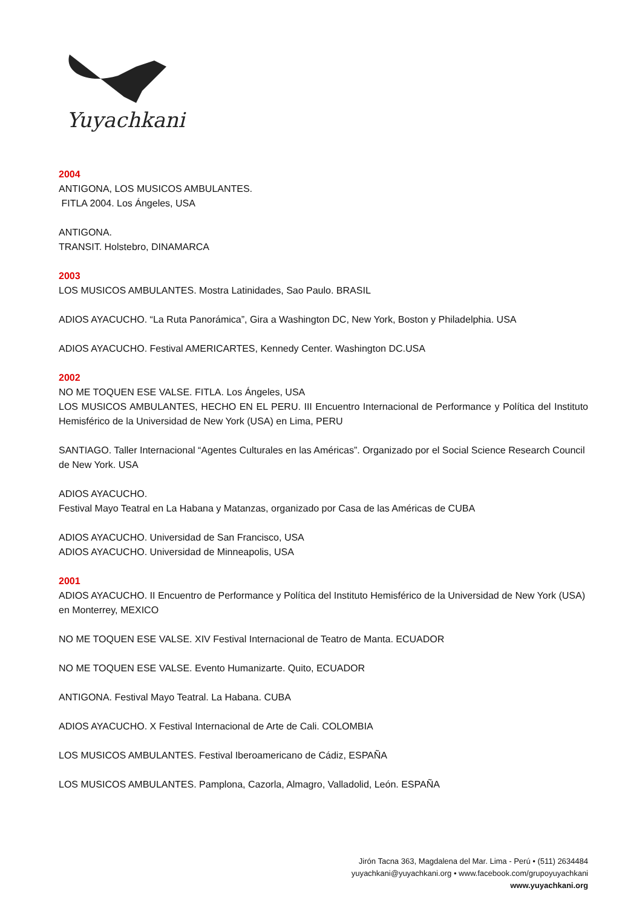Yuyachkani
2004
ANTIGONA, LOS MUSICOS AMBULANTES.
FITLA 2004. Los Ángeles, USA
ANTIGONA.
TRANSIT. Holstebro, DINAMARCA
2003
LOS MUSICOS AMBULANTES. Mostra Latinidades, Sao Paulo. BRASIL
ADIOS AYACUCHO. “La Ruta Panorámica”, Gira a Washington DC, New York, Boston y Philadelphia. USA
ADIOS AYACUCHO. Festival AMERICARTES, Kennedy Center. Washington DC.USA
2002
NO ME TOQUEN ESE VALSE. FITLA. Los Ángeles, USA
LOS MUSICOS AMBULANTES, HECHO EN EL PERU. III Encuentro Internacional de Performance y Política del Instituto Hemisférico de la Universidad de New York (USA) en Lima, PERU
SANTIAGO. Taller Internacional “Agentes Culturales en las Américas”. Organizado por el Social Science Research Council de New York. USA
ADIOS AYACUCHO.
Festival Mayo Teatral en La Habana y Matanzas, organizado por Casa de las Américas de CUBA
ADIOS AYACUCHO. Universidad de San Francisco, USA
ADIOS AYACUCHO. Universidad de Minneapolis, USA
2001
ADIOS AYACUCHO. II Encuentro de Performance y Política del Instituto Hemisférico de la Universidad de New York (USA) en Monterrey, MEXICO
NO ME TOQUEN ESE VALSE. XIV Festival Internacional de Teatro de Manta. ECUADOR
NO ME TOQUEN ESE VALSE. Evento Humanizarte. Quito, ECUADOR
ANTIGONA. Festival Mayo Teatral. La Habana. CUBA
ADIOS AYACUCHO. X Festival Internacional de Arte de Cali. COLOMBIA
LOS MUSICOS AMBULANTES. Festival Iberoamericano de Cádiz, ESPAÑA
LOS MUSICOS AMBULANTES. Pamplona, Cazorla, Almagro, Valladolid, León. ESPAÑA
Jirón Tacna 363, Magdalena del Mar. Lima - Perú • (511) 2634484
yuyachkani@yuyachkani.org • www.facebook.com/grupoyuyachkani
www.yuyachkani.org